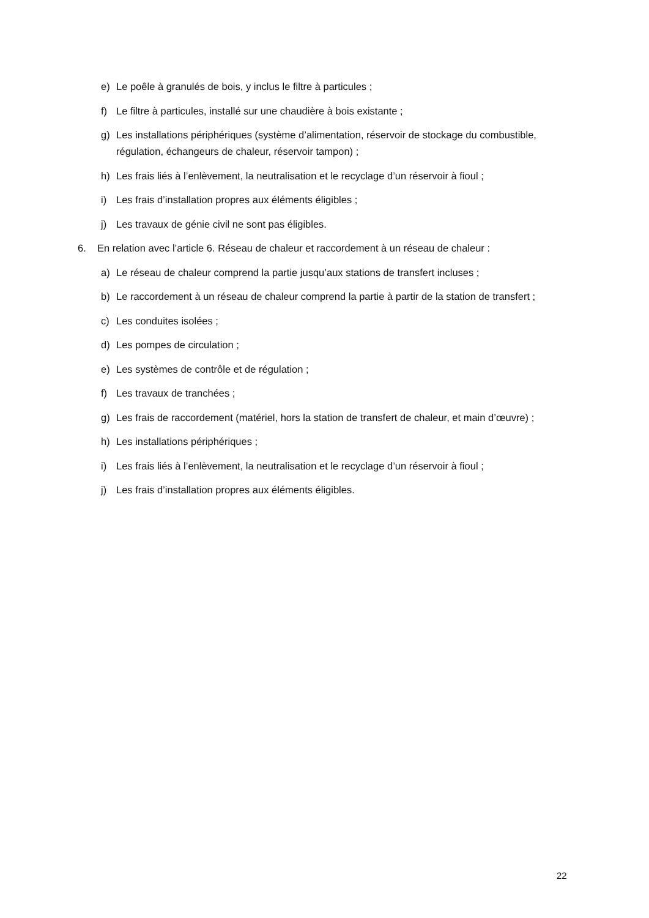e) Le poêle à granulés de bois, y inclus le filtre à particules ;
f) Le filtre à particules, installé sur une chaudière à bois existante ;
g) Les installations périphériques (système d’alimentation, réservoir de stockage du combustible, régulation, échangeurs de chaleur, réservoir tampon) ;
h) Les frais liés à l’enlèvement, la neutralisation et le recyclage d’un réservoir à fioul ;
i) Les frais d’installation propres aux éléments éligibles ;
j) Les travaux de génie civil ne sont pas éligibles.
6. En relation avec l’article 6. Réseau de chaleur et raccordement à un réseau de chaleur :
a) Le réseau de chaleur comprend la partie jusqu’aux stations de transfert incluses ;
b) Le raccordement à un réseau de chaleur comprend la partie à partir de la station de transfert ;
c) Les conduites isolées ;
d) Les pompes de circulation ;
e) Les systèmes de contrôle et de régulation ;
f) Les travaux de tranchées ;
g) Les frais de raccordement (matériel, hors la station de transfert de chaleur, et main d’œuvre) ;
h) Les installations périphériques ;
i) Les frais liés à l’enlèvement, la neutralisation et le recyclage d’un réservoir à fioul ;
j) Les frais d’installation propres aux éléments éligibles.
22